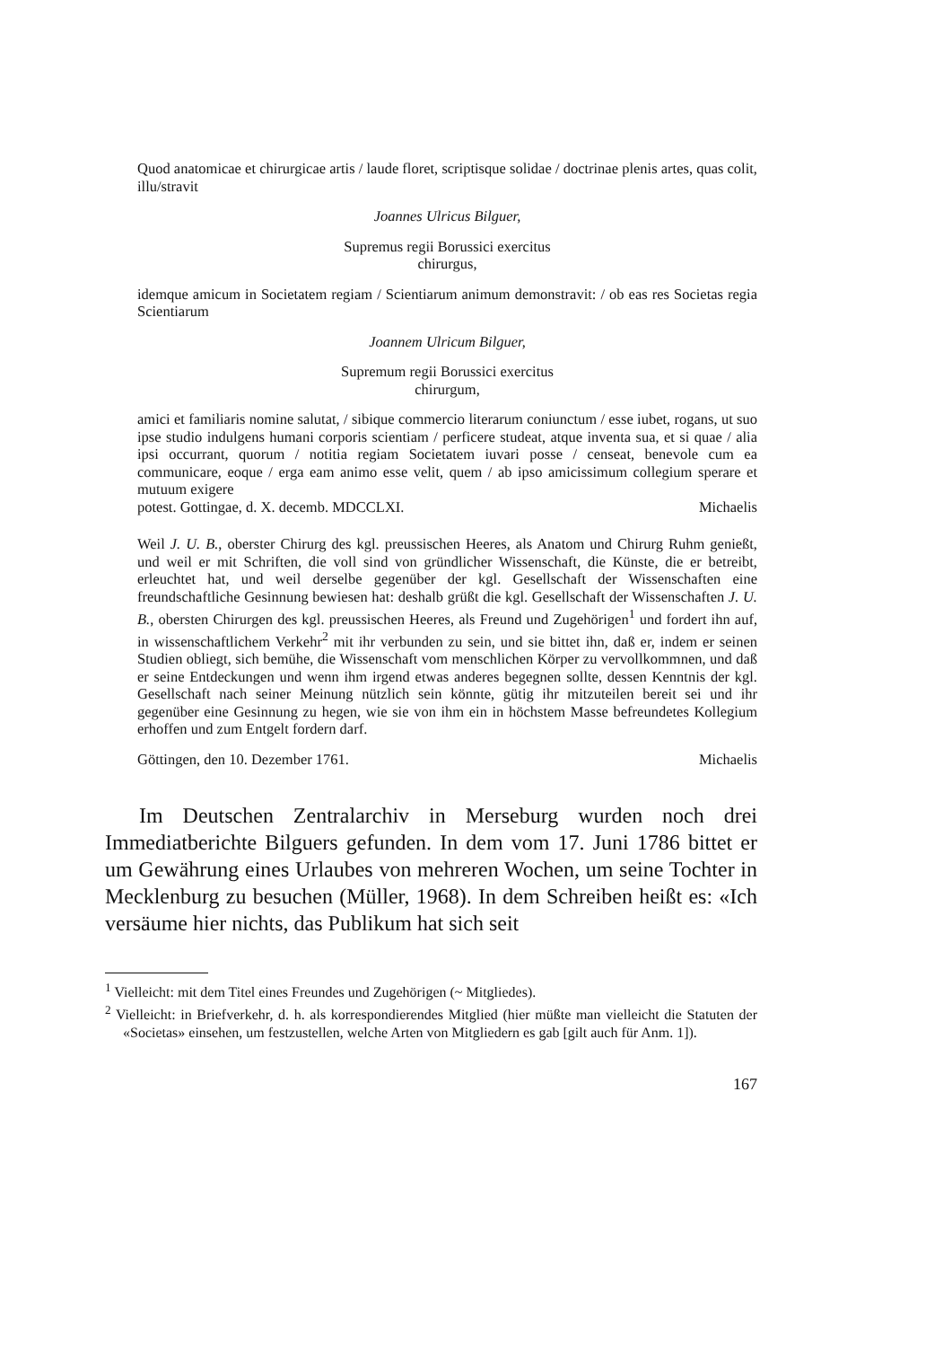Quod anatomicae et chirurgicae artis / laude floret, scriptisque solidae / doctrinae plenis artes, quas colit, illu/stravit
Joannes Ulricus Bilguer,
Supremus regii Borussici exercitus
chirurgus,
idemque amicum in Societatem regiam / Scientiarum animum demonstravit: / ob eas res Societas regia Scientiarum
Joannem Ulricum Bilguer,
Supremum regii Borussici exercitus
chirurgum,
amici et familiaris nomine salutat, / sibique commercio literarum coniunctum / esse iubet, rogans, ut suo ipse studio indulgens humani corporis scientiam / perficere studeat, atque inventa sua, et si quae / alia ipsi occurrant, quorum / notitia regiam Societatem iuvari posse / censeat, benevole cum ea communicare, eoque / erga eam animo esse velit, quem / ab ipso amicissimum collegium sperare et mutuum exigere
potest. Gottingae, d. X. decemb. MDCCLXI. Michaelis
Weil J. U. B., oberster Chirurg des kgl. preussischen Heeres, als Anatom und Chirurg Ruhm genießt, und weil er mit Schriften, die voll sind von gründlicher Wissenschaft, die Künste, die er betreibt, erleuchtet hat, und weil derselbe gegenüber der kgl. Gesellschaft der Wissenschaften eine freundschaftliche Gesinnung bewiesen hat: deshalb grüßt die kgl. Gesellschaft der Wissenschaften J. U. B., obersten Chirurgen des kgl. preussischen Heeres, als Freund und Zugehörigen<sup>1</sup> und fordert ihn auf, in wissenschaftlichem Verkehr<sup>2</sup> mit ihr verbunden zu sein, und sie bittet ihn, daß er, indem er seinen Studien obliegt, sich bemühe, die Wissenschaft vom menschlichen Körper zu vervollkommnen, und daß er seine Entdeckungen und wenn ihm irgend etwas anderes begegnen sollte, dessen Kenntnis der kgl. Gesellschaft nach seiner Meinung nützlich sein könnte, gütig ihr mitzuteilen bereit sei und ihr gegenüber eine Gesinnung zu hegen, wie sie von ihm ein in höchstem Masse befreundetes Kollegium erhoffen und zum Entgelt fordern darf.
Göttingen, den 10. Dezember 1761. Michaelis
Im Deutschen Zentralarchiv in Merseburg wurden noch drei Immediatberichte Bilguers gefunden. In dem vom 17. Juni 1786 bittet er um Gewährung eines Urlaubes von mehreren Wochen, um seine Tochter in Mecklenburg zu besuchen (Müller, 1968). In dem Schreiben heißt es: «Ich versäume hier nichts, das Publikum hat sich seit
<sup>1</sup> Vielleicht: mit dem Titel eines Freundes und Zugehörigen (~ Mitgliedes).
<sup>2</sup> Vielleicht: in Briefverkehr, d. h. als korrespondierendes Mitglied (hier müßte man vielleicht die Statuten der «Societas» einsehen, um festzustellen, welche Arten von Mitgliedern es gab [gilt auch für Anm. 1]).
167